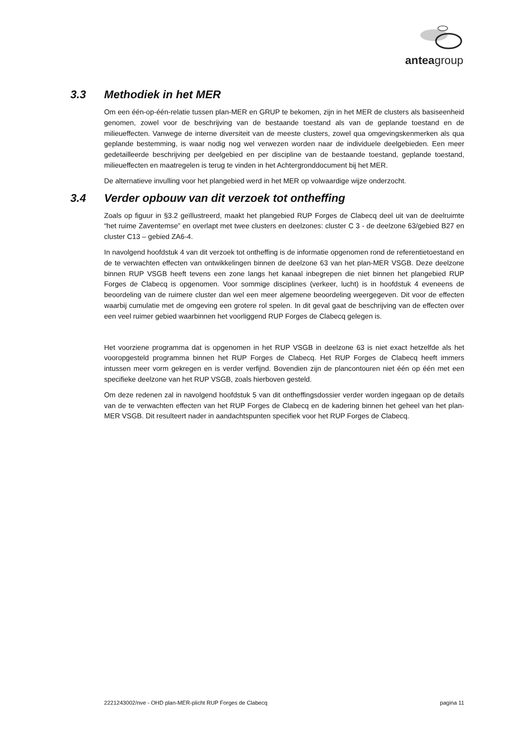anteagroup
3.3 Methodiek in het MER
Om een één-op-één-relatie tussen plan-MER en GRUP te bekomen, zijn in het MER de clusters als basiseenheid genomen, zowel voor de beschrijving van de bestaande toestand als van de geplande toestand en de milieueffecten. Vanwege de interne diversiteit van de meeste clusters, zowel qua omgevingskenmerken als qua geplande bestemming, is waar nodig nog wel verwezen worden naar de individuele deelgebieden. Een meer gedetailleerde beschrijving per deelgebied en per discipline van de bestaande toestand, geplande toestand, milieueffecten en maatregelen is terug te vinden in het Achtergronddocument bij het MER.
De alternatieve invulling voor het plangebied werd in het MER op volwaardige wijze onderzocht.
3.4 Verder opbouw van dit verzoek tot ontheffing
Zoals op figuur in §3.2 geïllustreerd, maakt het plangebied RUP Forges de Clabecq deel uit van de deelruimte “het ruime Zaventemse” en overlapt met twee clusters en deelzones: cluster C 3 - de deelzone 63/gebied B27 en cluster C13 – gebied ZA6-4.
In navolgend hoofdstuk 4 van dit verzoek tot ontheffing is de informatie opgenomen rond de referentietoestand en de te verwachten effecten van ontwikkelingen binnen de deelzone 63 van het plan-MER VSGB. Deze deelzone binnen RUP VSGB heeft tevens een zone langs het kanaal inbegrepen die niet binnen het plangebied RUP Forges de Clabecq is opgenomen. Voor sommige disciplines (verkeer, lucht) is in hoofdstuk 4 eveneens de beoordeling van de ruimere cluster dan wel een meer algemene beoordeling weergegeven. Dit voor de effecten waarbij cumulatie met de omgeving een grotere rol spelen. In dit geval gaat de beschrijving van de effecten over een veel ruimer gebied waarbinnen het voorliggend RUP Forges de Clabecq gelegen is.
Het voorziene programma dat is opgenomen in het RUP VSGB in deelzone 63 is niet exact hetzelfde als het vooropgesteld programma binnen het RUP Forges de Clabecq. Het RUP Forges de Clabecq heeft immers intussen meer vorm gekregen en is verder verfijnd. Bovendien zijn de plancontouren niet één op één met een specifieke deelzone van het RUP VSGB, zoals hierboven gesteld.
Om deze redenen zal in navolgend hoofdstuk 5 van dit ontheffingsdossier verder worden ingegaan op de details van de te verwachten effecten van het RUP Forges de Clabecq en de kadering binnen het geheel van het plan-MER VSGB. Dit resulteert nader in aandachtspunten specifiek voor het RUP Forges de Clabecq.
2221243002/nve - OHD plan-MER-plicht RUP Forges de Clabecq pagina 11